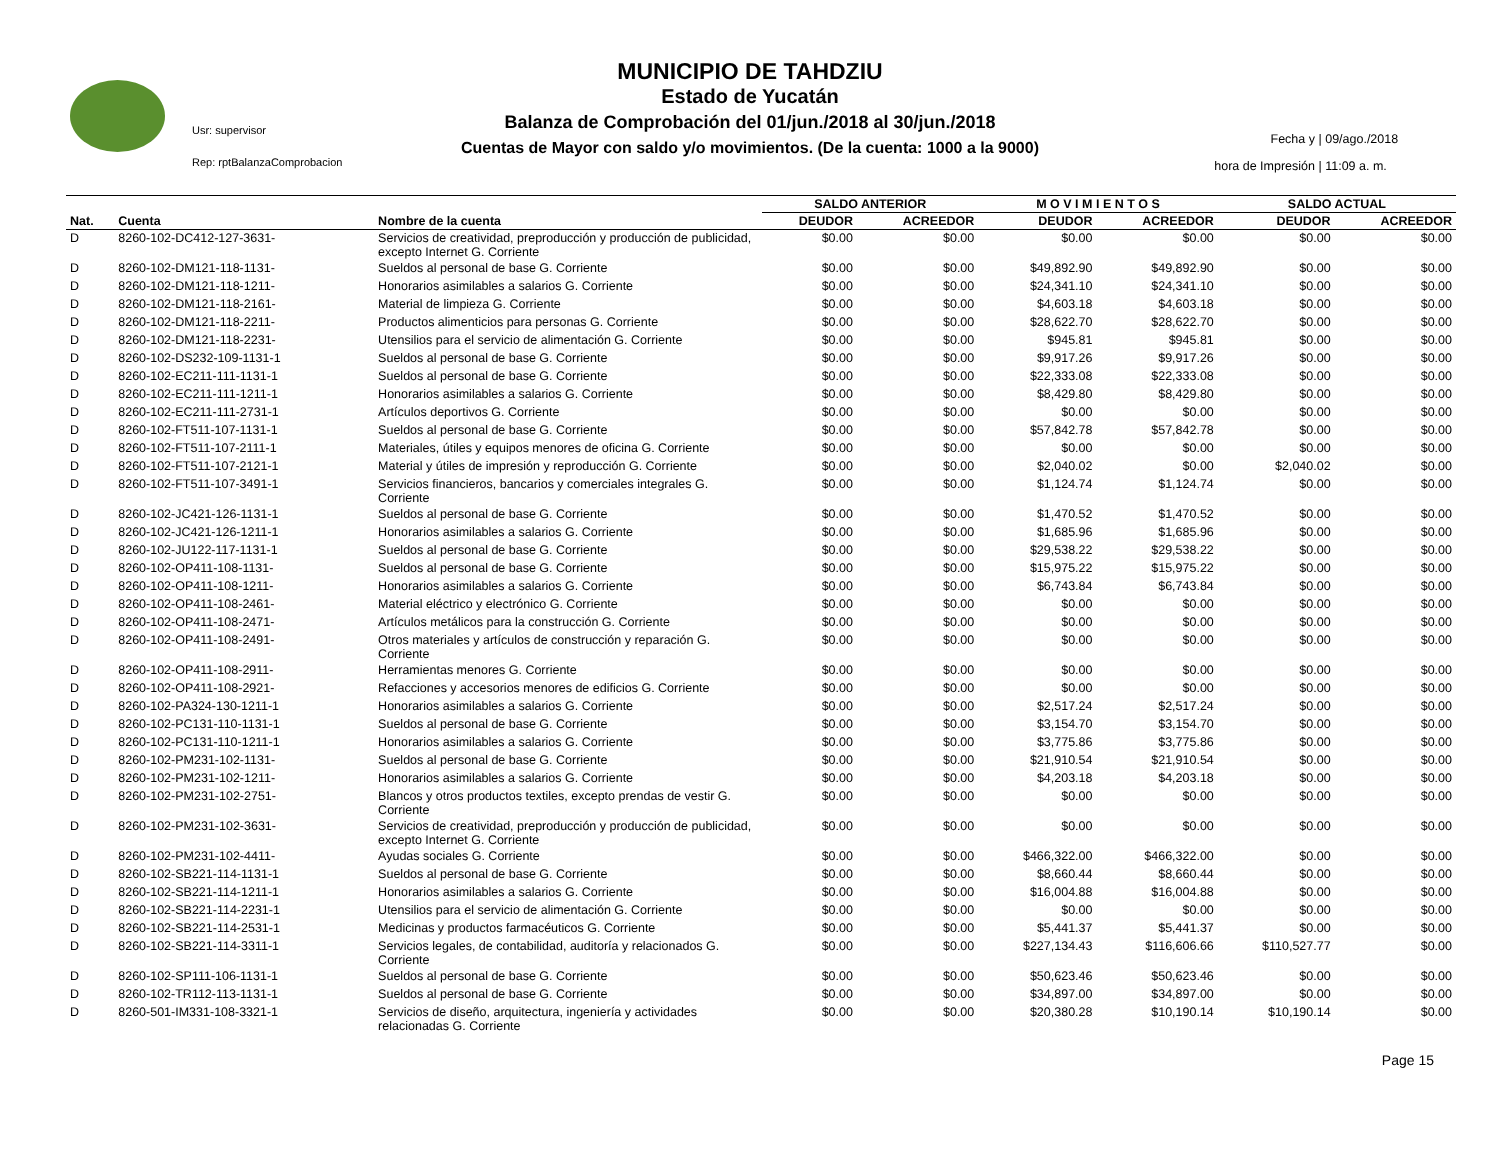Usr: supervisor
Rep: rptBalanzaComprobacion
MUNICIPIO DE TAHDZIU
Estado de Yucatán
Balanza de Comprobación del 01/jun./2018 al 30/jun./2018
Cuentas de Mayor con saldo y/o movimientos. (De la cuenta: 1000 a la 9000)
Fecha y | 09/ago./2018
hora de Impresión | 11:09 a. m.
| | | | SALDO ANTERIOR | | M O V I M I E N T O S | | SALDO ACTUAL | |
| --- | --- | --- | --- | --- | --- | --- | --- | --- |
| Nat. | Cuenta | Nombre de la cuenta | DEUDOR | ACREEDOR | DEUDOR | ACREEDOR | DEUDOR | ACREEDOR |
| D | 8260-102-DC412-127-3631- | Servicios de creatividad, preproducción y producción de publicidad, excepto Internet G. Corriente | $0.00 | $0.00 | $0.00 | $0.00 | $0.00 | $0.00 |
| D | 8260-102-DM121-118-1131- | Sueldos al personal de base G. Corriente | $0.00 | $0.00 | $49,892.90 | $49,892.90 | $0.00 | $0.00 |
| D | 8260-102-DM121-118-1211- | Honorarios asimilables a salarios G. Corriente | $0.00 | $0.00 | $24,341.10 | $24,341.10 | $0.00 | $0.00 |
| D | 8260-102-DM121-118-2161- | Material de limpieza G. Corriente | $0.00 | $0.00 | $4,603.18 | $4,603.18 | $0.00 | $0.00 |
| D | 8260-102-DM121-118-2211- | Productos alimenticios para personas G. Corriente | $0.00 | $0.00 | $28,622.70 | $28,622.70 | $0.00 | $0.00 |
| D | 8260-102-DM121-118-2231- | Utensilios para el servicio de alimentación G. Corriente | $0.00 | $0.00 | $945.81 | $945.81 | $0.00 | $0.00 |
| D | 8260-102-DS232-109-1131-1 | Sueldos al personal de base G. Corriente | $0.00 | $0.00 | $9,917.26 | $9,917.26 | $0.00 | $0.00 |
| D | 8260-102-EC211-111-1131-1 | Sueldos al personal de base G. Corriente | $0.00 | $0.00 | $22,333.08 | $22,333.08 | $0.00 | $0.00 |
| D | 8260-102-EC211-111-1211-1 | Honorarios asimilables a salarios G. Corriente | $0.00 | $0.00 | $8,429.80 | $8,429.80 | $0.00 | $0.00 |
| D | 8260-102-EC211-111-2731-1 | Artículos deportivos G. Corriente | $0.00 | $0.00 | $0.00 | $0.00 | $0.00 | $0.00 |
| D | 8260-102-FT511-107-1131-1 | Sueldos al personal de base G. Corriente | $0.00 | $0.00 | $57,842.78 | $57,842.78 | $0.00 | $0.00 |
| D | 8260-102-FT511-107-2111-1 | Materiales, útiles y equipos menores de oficina G. Corriente | $0.00 | $0.00 | $0.00 | $0.00 | $0.00 | $0.00 |
| D | 8260-102-FT511-107-2121-1 | Material y útiles de impresión y reproducción G. Corriente | $0.00 | $0.00 | $2,040.02 | $0.00 | $2,040.02 | $0.00 |
| D | 8260-102-FT511-107-3491-1 | Servicios financieros, bancarios y comerciales integrales G. Corriente | $0.00 | $0.00 | $1,124.74 | $1,124.74 | $0.00 | $0.00 |
| D | 8260-102-JC421-126-1131-1 | Sueldos al personal de base G. Corriente | $0.00 | $0.00 | $1,470.52 | $1,470.52 | $0.00 | $0.00 |
| D | 8260-102-JC421-126-1211-1 | Honorarios asimilables a salarios G. Corriente | $0.00 | $0.00 | $1,685.96 | $1,685.96 | $0.00 | $0.00 |
| D | 8260-102-JU122-117-1131-1 | Sueldos al personal de base G. Corriente | $0.00 | $0.00 | $29,538.22 | $29,538.22 | $0.00 | $0.00 |
| D | 8260-102-OP411-108-1131- | Sueldos al personal de base G. Corriente | $0.00 | $0.00 | $15,975.22 | $15,975.22 | $0.00 | $0.00 |
| D | 8260-102-OP411-108-1211- | Honorarios asimilables a salarios G. Corriente | $0.00 | $0.00 | $6,743.84 | $6,743.84 | $0.00 | $0.00 |
| D | 8260-102-OP411-108-2461- | Material eléctrico y electrónico G. Corriente | $0.00 | $0.00 | $0.00 | $0.00 | $0.00 | $0.00 |
| D | 8260-102-OP411-108-2471- | Artículos metálicos para la construcción G. Corriente | $0.00 | $0.00 | $0.00 | $0.00 | $0.00 | $0.00 |
| D | 8260-102-OP411-108-2491- | Otros materiales y artículos de construcción y reparación G. Corriente | $0.00 | $0.00 | $0.00 | $0.00 | $0.00 | $0.00 |
| D | 8260-102-OP411-108-2911- | Herramientas menores G. Corriente | $0.00 | $0.00 | $0.00 | $0.00 | $0.00 | $0.00 |
| D | 8260-102-OP411-108-2921- | Refacciones y accesorios menores de edificios G. Corriente | $0.00 | $0.00 | $0.00 | $0.00 | $0.00 | $0.00 |
| D | 8260-102-PA324-130-1211-1 | Honorarios asimilables a salarios G. Corriente | $0.00 | $0.00 | $2,517.24 | $2,517.24 | $0.00 | $0.00 |
| D | 8260-102-PC131-110-1131-1 | Sueldos al personal de base G. Corriente | $0.00 | $0.00 | $3,154.70 | $3,154.70 | $0.00 | $0.00 |
| D | 8260-102-PC131-110-1211-1 | Honorarios asimilables a salarios G. Corriente | $0.00 | $0.00 | $3,775.86 | $3,775.86 | $0.00 | $0.00 |
| D | 8260-102-PM231-102-1131- | Sueldos al personal de base G. Corriente | $0.00 | $0.00 | $21,910.54 | $21,910.54 | $0.00 | $0.00 |
| D | 8260-102-PM231-102-1211- | Honorarios asimilables a salarios G. Corriente | $0.00 | $0.00 | $4,203.18 | $4,203.18 | $0.00 | $0.00 |
| D | 8260-102-PM231-102-2751- | Blancos y otros productos textiles, excepto prendas de vestir G. Corriente | $0.00 | $0.00 | $0.00 | $0.00 | $0.00 | $0.00 |
| D | 8260-102-PM231-102-3631- | Servicios de creatividad, preproducción y producción de publicidad, excepto Internet G. Corriente | $0.00 | $0.00 | $0.00 | $0.00 | $0.00 | $0.00 |
| D | 8260-102-PM231-102-4411- | Ayudas sociales G. Corriente | $0.00 | $0.00 | $466,322.00 | $466,322.00 | $0.00 | $0.00 |
| D | 8260-102-SB221-114-1131-1 | Sueldos al personal de base G. Corriente | $0.00 | $0.00 | $8,660.44 | $8,660.44 | $0.00 | $0.00 |
| D | 8260-102-SB221-114-1211-1 | Honorarios asimilables a salarios G. Corriente | $0.00 | $0.00 | $16,004.88 | $16,004.88 | $0.00 | $0.00 |
| D | 8260-102-SB221-114-2231-1 | Utensilios para el servicio de alimentación G. Corriente | $0.00 | $0.00 | $0.00 | $0.00 | $0.00 | $0.00 |
| D | 8260-102-SB221-114-2531-1 | Medicinas y productos farmacéuticos G. Corriente | $0.00 | $0.00 | $5,441.37 | $5,441.37 | $0.00 | $0.00 |
| D | 8260-102-SB221-114-3311-1 | Servicios legales, de contabilidad, auditoría y relacionados G. Corriente | $0.00 | $0.00 | $227,134.43 | $116,606.66 | $110,527.77 | $0.00 |
| D | 8260-102-SP111-106-1131-1 | Sueldos al personal de base G. Corriente | $0.00 | $0.00 | $50,623.46 | $50,623.46 | $0.00 | $0.00 |
| D | 8260-102-TR112-113-1131-1 | Sueldos al personal de base G. Corriente | $0.00 | $0.00 | $34,897.00 | $34,897.00 | $0.00 | $0.00 |
| D | 8260-501-IM331-108-3321-1 | Servicios de diseño, arquitectura, ingeniería y actividades relacionadas G. Corriente | $0.00 | $0.00 | $20,380.28 | $10,190.14 | $10,190.14 | $0.00 |
Page 15